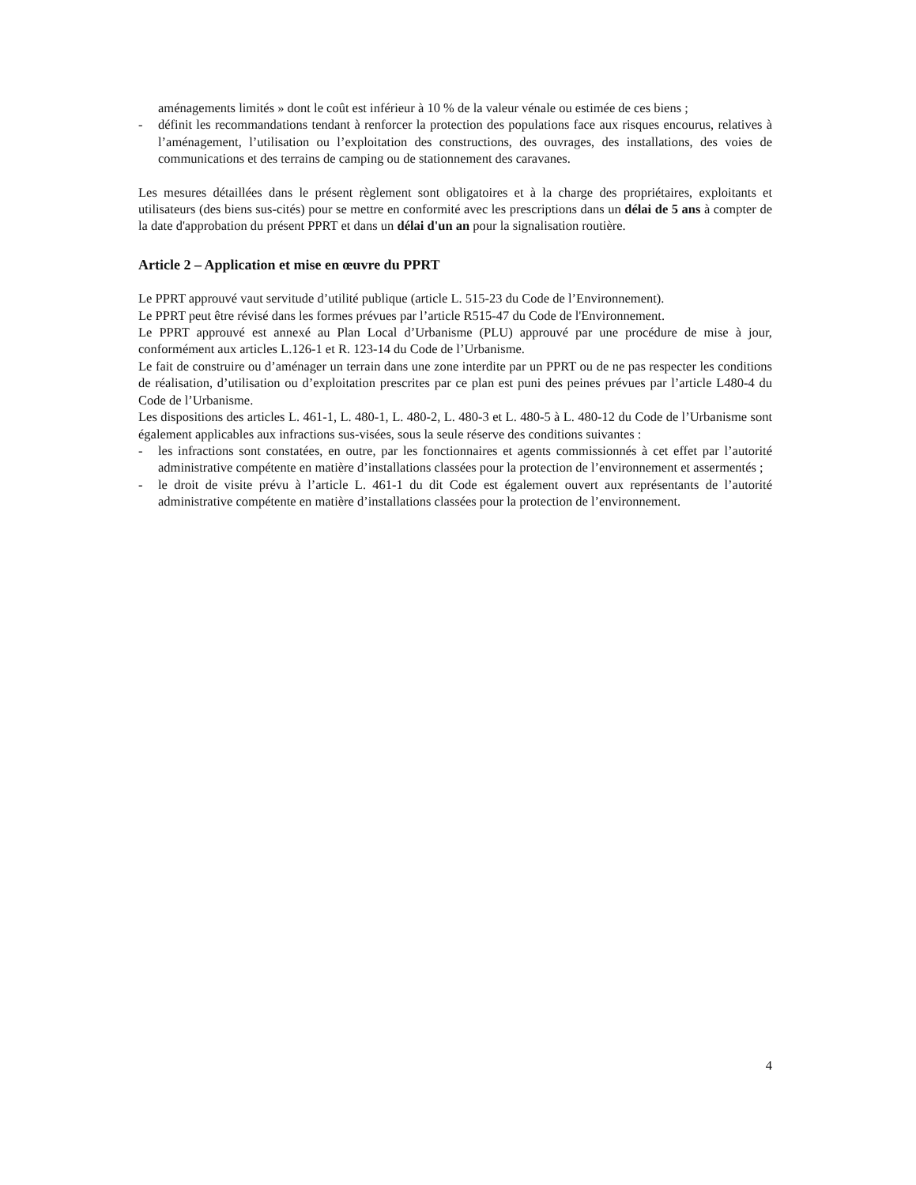aménagements limités » dont le coût est inférieur à 10 % de la valeur vénale ou estimée de ces biens ;
- définit les recommandations tendant à renforcer la protection des populations face aux risques encourus, relatives à l’aménagement, l’utilisation ou l’exploitation des constructions, des ouvrages, des installations, des voies de communications et des terrains de camping ou de stationnement des caravanes.
Les mesures détaillées dans le présent règlement sont obligatoires et à la charge des propriétaires, exploitants et utilisateurs (des biens sus-cités) pour se mettre en conformité avec les prescriptions dans un délai de 5 ans à compter de la date d'approbation du présent PPRT et dans un délai d'un an pour la signalisation routière.
Article 2 – Application et mise en œuvre du PPRT
Le PPRT approuvé vaut servitude d’utilité publique (article L. 515-23 du Code de l’Environnement).
Le PPRT peut être révisé dans les formes prévues par l’article R515-47 du Code de l'Environnement.
Le PPRT approuvé est annexé au Plan Local d’Urbanisme (PLU) approuvé par une procédure de mise à jour, conformément aux articles L.126-1 et R. 123-14 du Code de l’Urbanisme.
Le fait de construire ou d’aménager un terrain dans une zone interdite par un PPRT ou de ne pas respecter les conditions de réalisation, d’utilisation ou d’exploitation prescrites par ce plan est puni des peines prévues par l’article L480-4 du Code de l’Urbanisme.
Les dispositions des articles L. 461-1, L. 480-1, L. 480-2, L. 480-3 et L. 480-5 à L. 480-12 du Code de l’Urbanisme sont également applicables aux infractions sus-visées, sous la seule réserve des conditions suivantes :
- les infractions sont constatées, en outre, par les fonctionnaires et agents commissionnés à cet effet par l’autorité administrative compétente en matière d’installations classées pour la protection de l’environnement et assermentés ;
- le droit de visite prévu à l’article L. 461-1 du dit Code est également ouvert aux représentants de l’autorité administrative compétente en matière d’installations classées pour la protection de l’environnement.
4